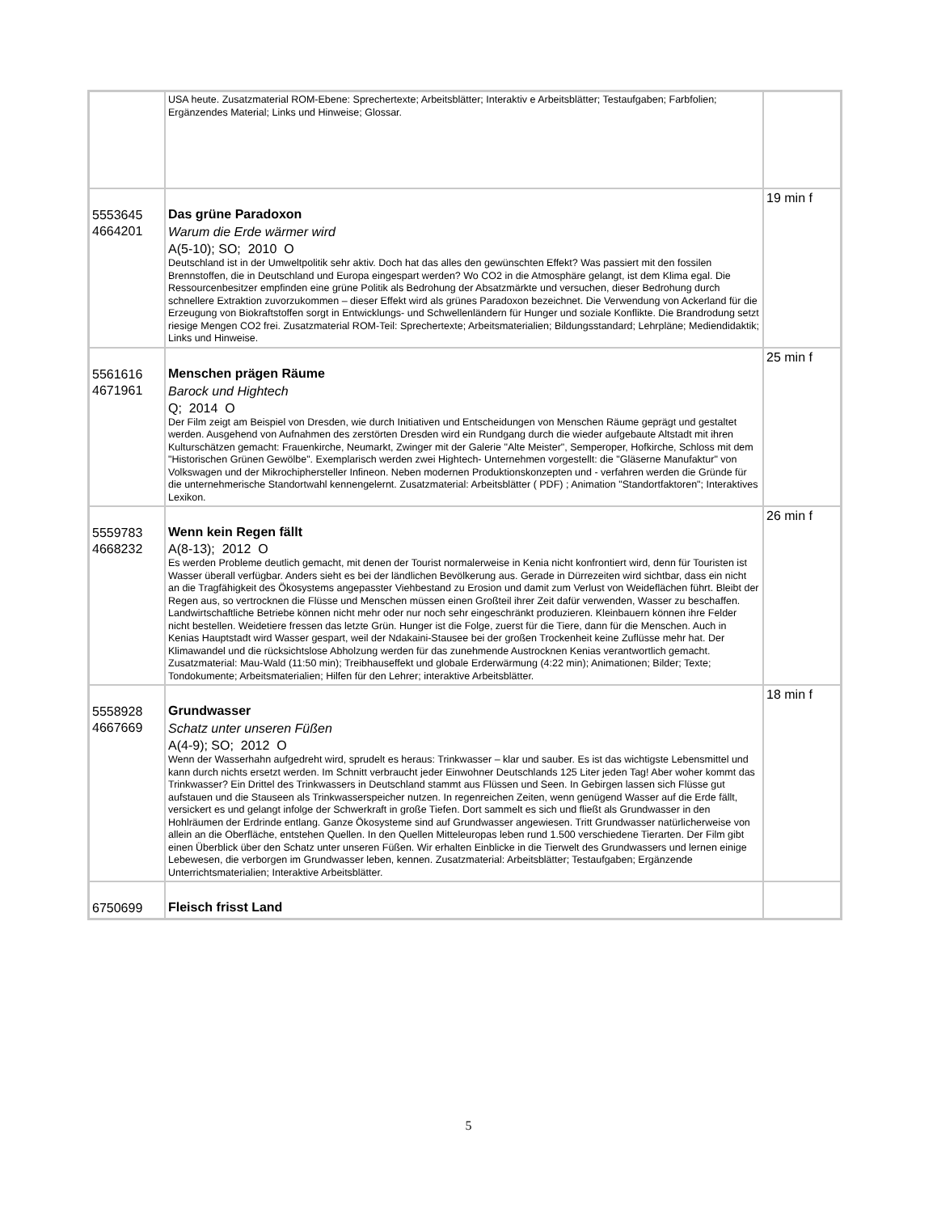| | USA heute. Zusatzmaterial ROM-Ebene: Sprechertexte; Arbeitsblätter; Interaktiv e Arbeitsblätter; Testaufgaben; Farbfolien; Ergänzendes Material; Links und Hinweise; Glossar. | |
| 5553645 4664201 | Das grüne Paradoxon Warum die Erde wärmer wird A(5-10); SO; 2010 O Deutschland ist in der Umweltpolitik sehr aktiv. Doch hat das alles den gewünschten Effekt? Was passiert mit den fossilen Brennstoffen, die in Deutschland und Europa eingespart werden? Wo CO2 in die Atmosphäre gelangt, ist dem Klima egal. Die Ressourcenbesitzer empfinden eine grüne Politik als Bedrohung der Absatzmärkte und versuchen, dieser Bedrohung durch schnellere Extraktion zuvorzukommen – dieser Effekt wird als grünes Paradoxon bezeichnet. Die Verwendung von Ackerland für die Erzeugung von Biokraftstoffen sorgt in Entwicklungs- und Schwellenländern für Hunger und soziale Konflikte. Die Brandrodung setzt riesige Mengen CO2 frei. Zusatzmaterial ROM-Teil: Sprechertexte; Arbeitsmaterialien; Bildungsstandard; Lehrpläne; Mediendidaktik; Links und Hinweise. | 19 min f |
| 5561616 4671961 | Menschen prägen Räume Barock und Hightech Q; 2014 O Der Film zeigt am Beispiel von Dresden, wie durch Initiativen und Entscheidungen von Menschen Räume geprägt und gestaltet werden. Ausgehend von Aufnahmen des zerstörten Dresden wird ein Rundgang durch die wieder aufgebaute Altstadt mit ihren Kulturschätzen gemacht: Frauenkirche, Neumarkt, Zwinger mit der Galerie "Alte Meister", Semperoper, Hofkirche, Schloss mit dem "Historischen Grünen Gewölbe". Exemplarisch werden zwei Hightech- Unternehmen vorgestellt: die "Gläserne Manufaktur" von Volkswagen und der Mikrochiphersteller Infineon. Neben modernen Produktionskonzepten und - verfahren werden die Gründe für die unternehmerische Standortwahl kennengelernt. Zusatzmaterial: Arbeitsblätter ( PDF) ; Animation "Standortfaktoren"; Interaktives Lexikon. | 25 min f |
| 5559783 4668232 | Wenn kein Regen fällt A(8-13); 2012 O Es werden Probleme deutlich gemacht, mit denen der Tourist normalerweise in Kenia nicht konfrontiert wird, denn für Touristen ist Wasser überall verfügbar. Anders sieht es bei der ländlichen Bevölkerung aus. Gerade in Dürrezeiten wird sichtbar, dass ein nicht an die Tragfähigkeit des Ökosystems angepasster Viehbestand zu Erosion und damit zum Verlust von Weideflächen führt. Bleibt der Regen aus, so vertrocknen die Flüsse und Menschen müssen einen Großteil ihrer Zeit dafür verwenden, Wasser zu beschaffen. Landwirtschaftliche Betriebe können nicht mehr oder nur noch sehr eingeschränkt produzieren. Kleinbauern können ihre Felder nicht bestellen. Weidetiere fressen das letzte Grün. Hunger ist die Folge, zuerst für die Tiere, dann für die Menschen. Auch in Kenias Hauptstadt wird Wasser gespart, weil der Ndakaini-Stausee bei der großen Trockenheit keine Zuflüsse mehr hat. Der Klimawandel und die rücksichtslose Abholzung werden für das zunehmende Austrocknen Kenias verantwortlich gemacht. Zusatzmaterial: Mau-Wald (11:50 min); Treibhauseffekt und globale Erderwärmung (4:22 min); Animationen; Bilder; Texte; Tondokumente; Arbeitsmaterialien; Hilfen für den Lehrer; interaktive Arbeitsblätter. | 26 min f |
| 5558928 4667669 | Grundwasser Schatz unter unseren Füßen A(4-9); SO; 2012 O Wenn der Wasserhahn aufgedreht wird, sprudelt es heraus: Trinkwasser – klar und sauber. Es ist das wichtigste Lebensmittel und kann durch nichts ersetzt werden. Im Schnitt verbraucht jeder Einwohner Deutschlands 125 Liter jeden Tag! Aber woher kommt das Trinkwasser? Ein Drittel des Trinkwassers in Deutschland stammt aus Flüssen und Seen. In Gebirgen lassen sich Flüsse gut aufstauen und die Stauseen als Trinkwasserspeicher nutzen. In regenreichen Zeiten, wenn genügend Wasser auf die Erde fällt, versickert es und gelangt infolge der Schwerkraft in große Tiefen. Dort sammelt es sich und fließt als Grundwasser in den Hohlräumen der Erdrinde entlang. Ganze Ökosysteme sind auf Grundwasser angewiesen. Tritt Grundwasser natürlicherweise von allein an die Oberfläche, entstehen Quellen. In den Quellen Mitteleuropas leben rund 1.500 verschiedene Tierarten. Der Film gibt einen Überblick über den Schatz unter unseren Füßen. Wir erhalten Einblicke in die Tierwelt des Grundwassers und lernen einige Lebewesen, die verborgen im Grundwasser leben, kennen. Zusatzmaterial: Arbeitsblätter; Testaufgaben; Ergänzende Unterrichtsmaterialien; Interaktive Arbeitsblätter. | 18 min f |
| 6750699 | Fleisch frisst Land | |
5